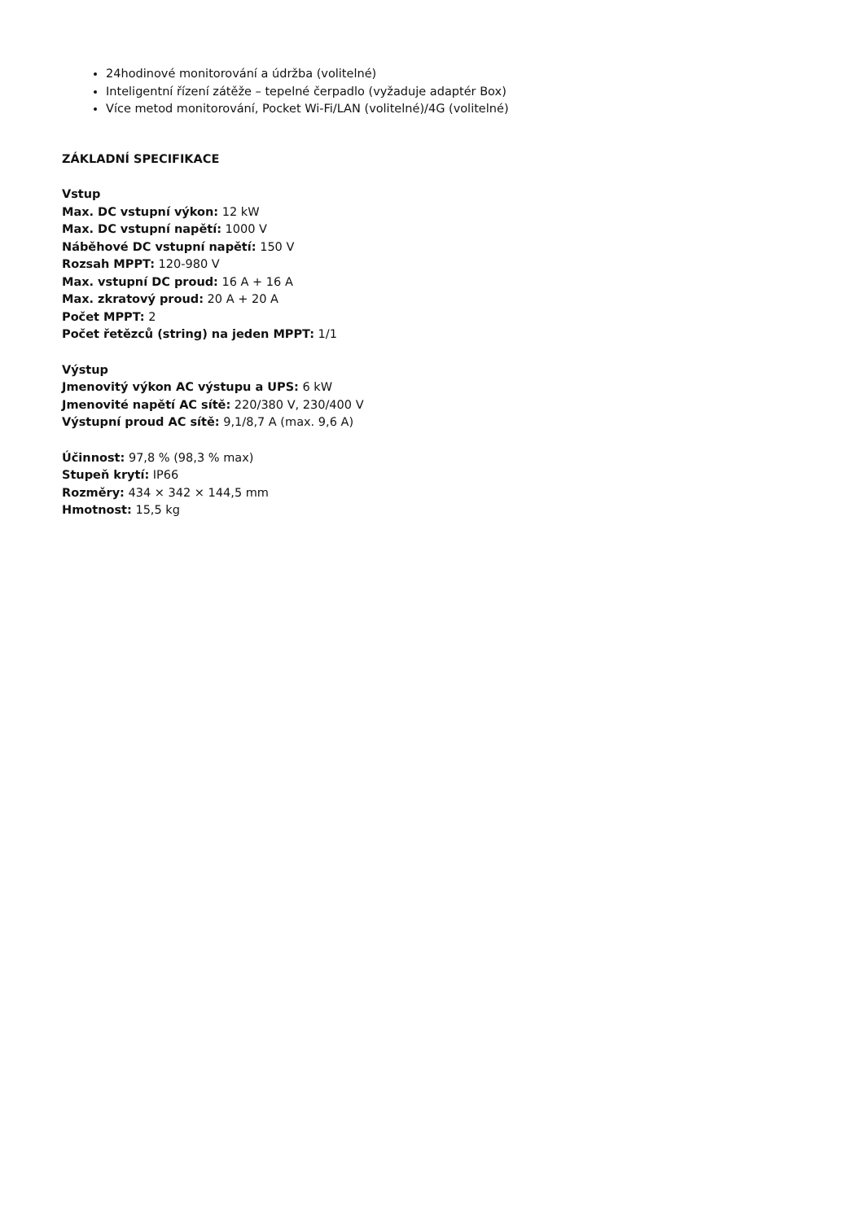24hodinové monitorování a údržba (volitelné)
Inteligentní řízení zátěže – tepelné čerpadlo (vyžaduje adaptér Box)
Více metod monitorování, Pocket Wi-Fi/LAN (volitelné)/4G (volitelné)
ZÁKLADNÍ SPECIFIKACE
Vstup
Max. DC vstupní výkon: 12 kW
Max. DC vstupní napětí: 1000 V
Náběhové DC vstupní napětí: 150 V
Rozsah MPPT: 120-980 V
Max. vstupní DC proud: 16 A + 16 A
Max. zkratový proud: 20 A + 20 A
Počet MPPT: 2
Počet řetězců (string) na jeden MPPT: 1/1
Výstup
Jmenovitý výkon AC výstupu a UPS: 6 kW
Jmenovité napětí AC sítě: 220/380 V, 230/400 V
Výstupní proud AC sítě: 9,1/8,7 A (max. 9,6 A)
Účinnost: 97,8 % (98,3 % max)
Stupeň krytí: IP66
Rozměry: 434 × 342 × 144,5 mm
Hmotnost: 15,5 kg